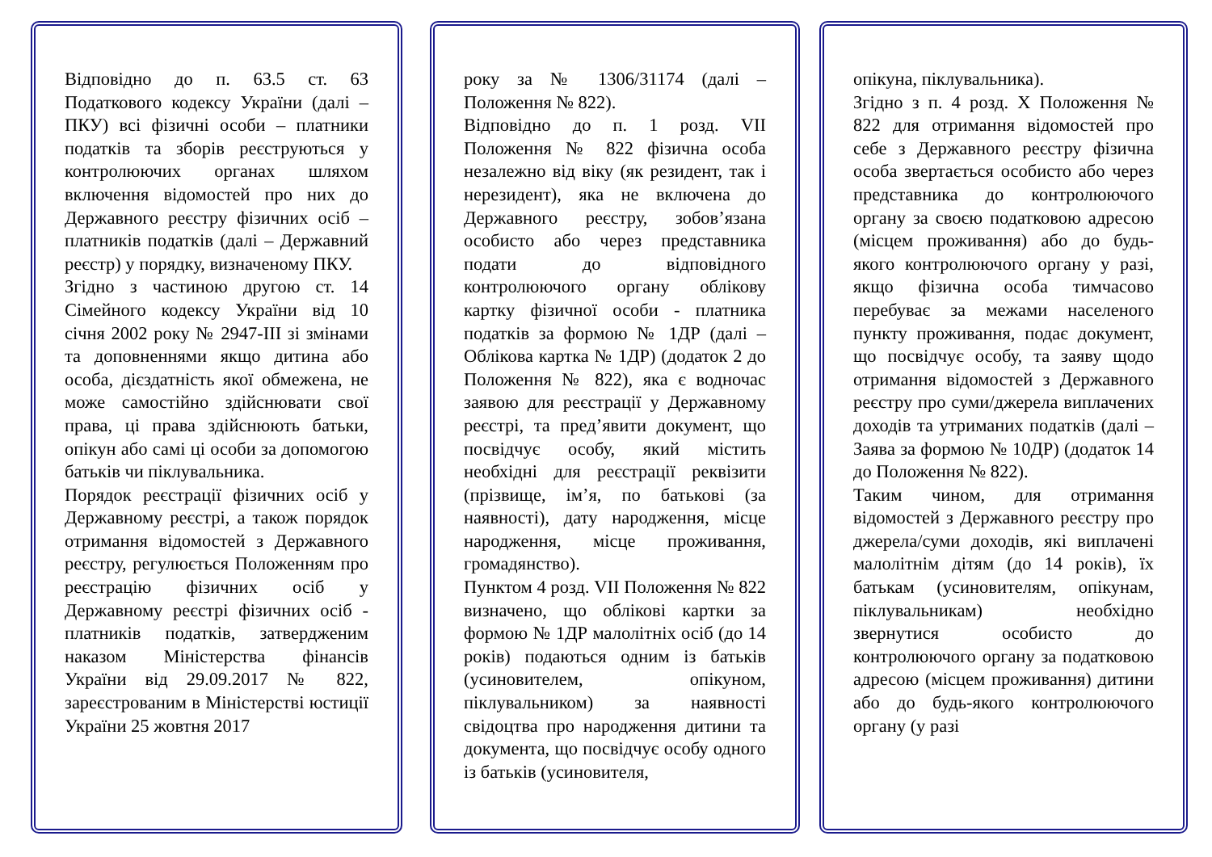Відповідно до п. 63.5 ст. 63 Податкового кодексу України (далі – ПКУ) всі фізичні особи – платники податків та зборів реєструються у контролюючих органах шляхом включення відомостей про них до Державного реєстру фізичних осіб – платників податків (далі – Державний реєстр) у порядку, визначеному ПКУ.
Згідно з частиною другою ст. 14 Сімейного кодексу України від 10 січня 2002 року № 2947-ІІІ зі змінами та доповненнями якщо дитина або особа, дієздатність якої обмежена, не може самостійно здійснювати свої права, ці права здійснюють батьки, опікун або самі ці особи за допомогою батьків чи піклувальника.
Порядок реєстрації фізичних осіб у Державному реєстрі, а також порядок отримання відомостей з Державного реєстру, регулюється Положенням про реєстрацію фізичних осіб у Державному реєстрі фізичних осіб - платників податків, затвердженим наказом Міністерства фінансів України від 29.09.2017 № 822, зареєстрованим в Міністерстві юстиції України 25 жовтня 2017
року за № 1306/31174 (далі – Положення № 822).
Відповідно до п. 1 розд. VII Положення № 822 фізична особа незалежно від віку (як резидент, так і нерезидент), яка не включена до Державного реєстру, зобов’язана особисто або через представника подати до відповідного контролюючого органу облікову картку фізичної особи - платника податків за формою № 1ДР (далі – Облікова картка № 1ДР) (додаток 2 до Положення № 822), яка є водночас заявою для реєстрації у Державному реєстрі, та пред’явити документ, що посвідчує особу, який містить необхідні для реєстрації реквізити (прізвище, ім’я, по батькові (за наявності), дату народження, місце народження, місце проживання, громадянство).
Пунктом 4 розд. VII Положення № 822 визначено, що облікові картки за формою № 1ДР малолітніх осіб (до 14 років) подаються одним із батьків (усиновителем, опікуном, піклувальником) за наявності свідоцтва про народження дитини та документа, що посвідчує особу одного із батьків (усиновителя,
опікуна, піклувальника).
Згідно з п. 4 розд. Х Положення № 822 для отримання відомостей про себе з Державного реєстру фізична особа звертається особисто або через представника до контролюючого органу за своєю податковою адресою (місцем проживання) або до будь-якого контролюючого органу у разі, якщо фізична особа тимчасово перебуває за межами населеного пункту проживання, подає документ, що посвідчує особу, та заяву щодо отримання відомостей з Державного реєстру про суми/джерела виплачених доходів та утриманих податків (далі – Заява за формою № 10ДР) (додаток 14 до Положення № 822).
Таким чином, для отримання відомостей з Державного реєстру про джерела/суми доходів, які виплачені малолітнім дітям (до 14 років), їх батькам (усиновителям, опікунам, піклувальникам) необхідно звернутися особисто до контролюючого органу за податковою адресою (місцем проживання) дитини або до будь-якого контролюючого органу (у разі